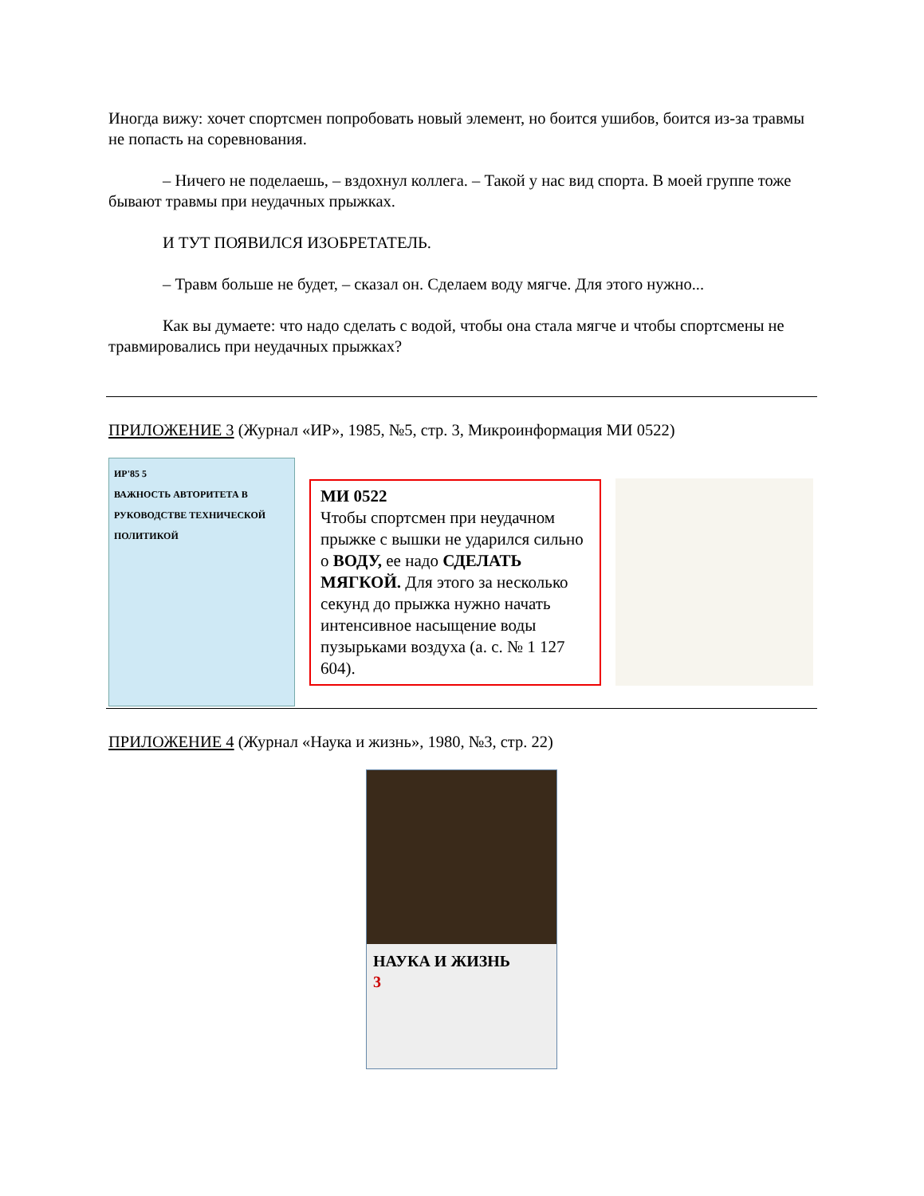Иногда вижу: хочет спортсмен попробовать новый элемент, но боится ушибов, боится из-за травмы не попасть на соревнования.
– Ничего не поделаешь, – вздохнул коллега. – Такой у нас вид спорта. В моей группе тоже бывают травмы при неудачных прыжках.
И ТУТ ПОЯВИЛСЯ ИЗОБРЕТАТЕЛЬ.
– Травм больше не будет, – сказал он. Сделаем воду мягче. Для этого нужно...
Как вы думаете: что надо сделать с водой, чтобы она стала мягче и чтобы спортсмены не травмировались при неудачных прыжках?
ПРИЛОЖЕНИЕ 3 (Журнал «ИР», 1985, №5, стр. 3, Микроинформация МИ 0522)
ИР'85 5
ВАЖНОСТЬ АВТОРИТЕТА В РУКОВОДСТВЕ ТЕХНИЧЕСКОЙ ПОЛИТИКОЙ
МИ 0522
Чтобы спортсмен при неудачном прыжке с вышки не ударился сильно о ВОДУ, ее надо СДЕЛАТЬ МЯГКОЙ. Для этого за несколько секунд до прыжка нужно начать интенсивное насыщение воды пузырьками воздуха (а. с. № 1 127 604).
ПРИЛОЖЕНИЕ 4 (Журнал «Наука и жизнь», 1980, №3, стр. 22)
НАУКА И ЖИЗНЬ
3